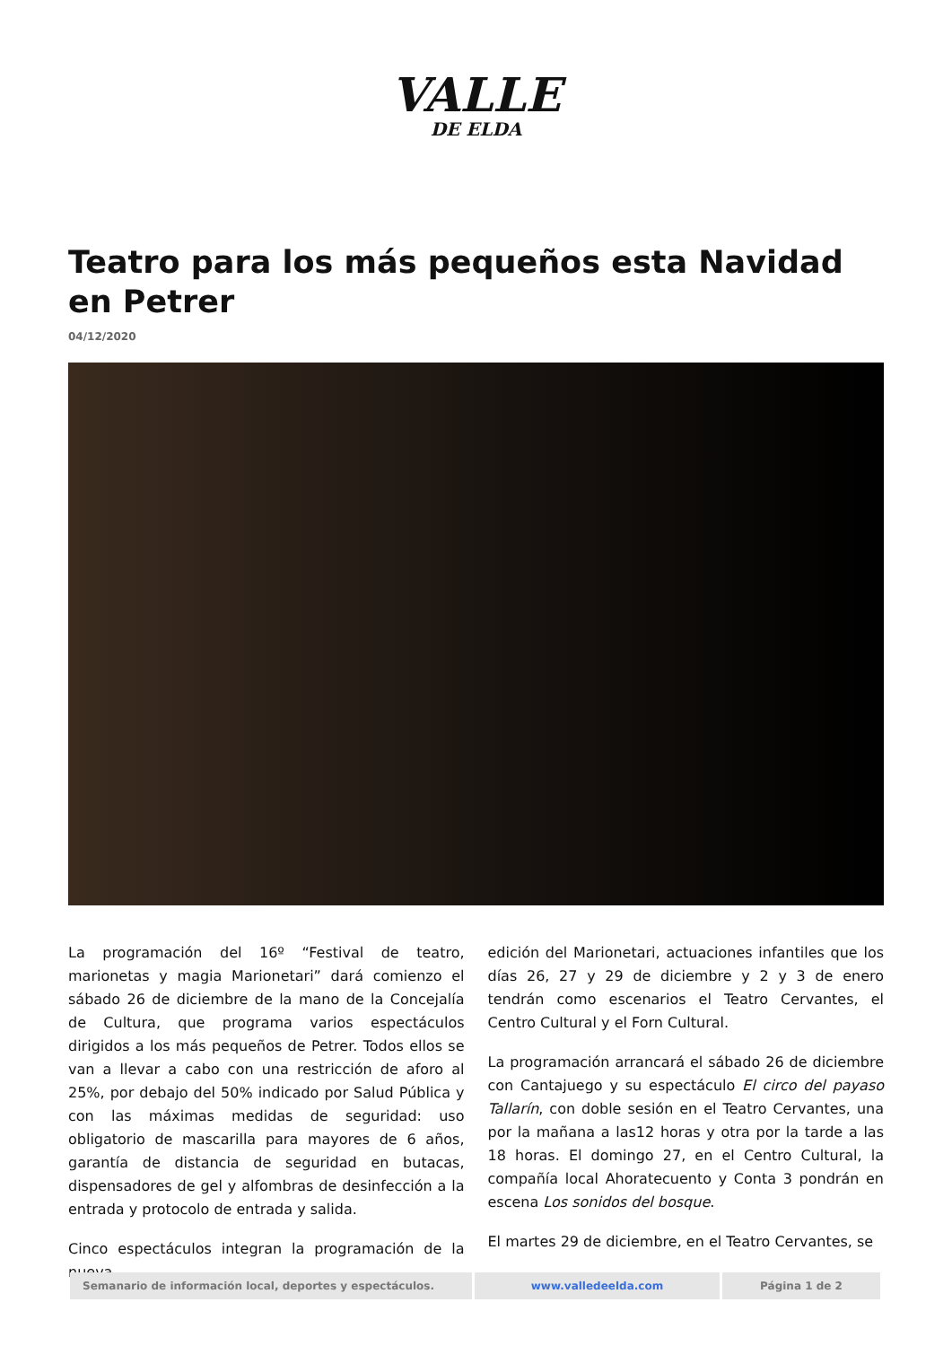VALLE
DE ELDA
Teatro para los más pequeños esta Navidad en Petrer
04/12/2020
La programación del 16º “Festival de teatro, marionetas y magia Marionetari” dará comienzo el sábado 26 de diciembre de la mano de la Concejalía de Cultura, que programa varios espectáculos dirigidos a los más pequeños de Petrer. Todos ellos se van a llevar a cabo con una restricción de aforo al 25%, por debajo del 50% indicado por Salud Pública y con las máximas medidas de seguridad: uso obligatorio de mascarilla para mayores de 6 años, garantía de distancia de seguridad en butacas, dispensadores de gel y alfombras de desinfección a la entrada y protocolo de entrada y salida.
Cinco espectáculos integran la programación de la nueva
edición del Marionetari, actuaciones infantiles que los días 26, 27 y 29 de diciembre y 2 y 3 de enero tendrán como escenarios el Teatro Cervantes, el Centro Cultural y el Forn Cultural.
La programación arrancará el sábado 26 de diciembre con Cantajuego y su espectáculo El circo del payaso Tallarín, con doble sesión en el Teatro Cervantes, una por la mañana a las12 horas y otra por la tarde a las 18 horas. El domingo 27, en el Centro Cultural, la compañía local Ahoratecuento y Conta 3 pondrán en escena Los sonidos del bosque.
El martes 29 de diciembre, en el Teatro Cervantes, se
Semanario de información local, deportes y espectáculos.
www.valledeelda.com Página 1 de 2